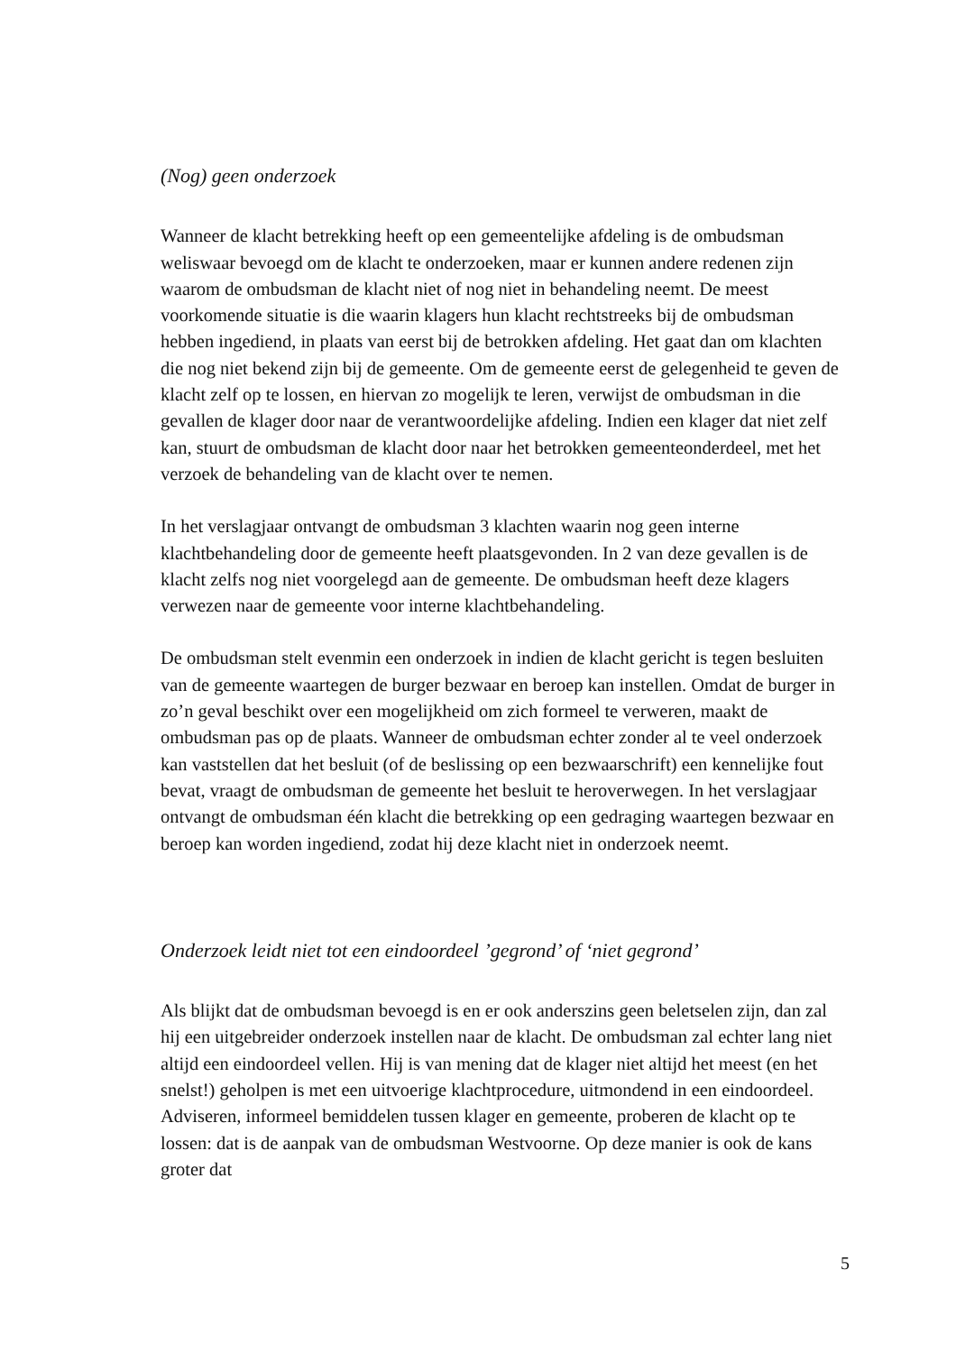(Nog) geen onderzoek
Wanneer de klacht betrekking heeft op een gemeentelijke afdeling is de om­budsman weliswaar bevoegd om de klacht te onderzoeken, maar er kunnen andere redenen zijn waarom de ombudsman de klacht niet of nog niet in be­handeling neemt. De meest voorkomende situatie is die waarin klagers hun klacht rechtstreeks bij de ombudsman hebben ingediend, in plaats van eerst bij de betrokken afdeling. Het gaat dan om klachten die nog niet bekend zijn bij de gemeente. Om de gemeente eerst de gelegenheid te geven de klacht zelf op te lossen, en hiervan zo mogelijk te leren, verwijst de ombudsman in die gevallen de klager door naar de verantwoordelijke afdeling. Indien een klager dat niet zelf kan, stuurt de ombudsman de klacht door naar het betrokken gemeenteon­derdeel, met het verzoek de behandeling van de klacht over te nemen.
In het verslagjaar ontvangt de ombudsman 3 klachten waarin nog geen interne klachtbehandeling door de gemeente heeft plaatsgevonden. In 2 van deze ge­vallen is de klacht zelfs nog niet voorgelegd aan de gemeente. De ombudsman heeft deze klagers verwezen naar de gemeente voor interne klachtbehandeling.
De ombudsman stelt evenmin een onderzoek in indien de klacht gericht is te­gen besluiten van de gemeente waartegen de burger bezwaar en beroep kan instellen. Omdat de burger in zo’n geval beschikt over een mogelijkheid om zich formeel te verweren, maakt de ombudsman pas op de plaats. Wanneer de ombudsman echter zonder al te veel onderzoek kan vaststellen dat het besluit (of de beslissing op een bezwaarschrift) een kennelijke fout bevat, vraagt de ombudsman de gemeente het besluit te heroverwegen. In het verslagjaar ont­vangt de ombudsman één klacht die betrekking op een gedraging waartegen bezwaar en beroep kan worden ingediend, zodat hij deze klacht niet in onder­zoek neemt.
Onderzoek leidt niet tot een eindoordeel ’gegrond’ of ‘niet gegrond’
Als blijkt dat de ombudsman bevoegd is en er ook anderszins geen beletselen zijn, dan zal hij een uitgebreider onderzoek instellen naar de klacht. De om­budsman zal echter lang niet altijd een eindoordeel vellen. Hij is van mening dat de klager niet altijd het meest (en het snelst!) geholpen is met een uitvoerige klachtprocedure, uitmondend in een eindoordeel. Adviseren, informeel bemid­delen tussen klager en gemeente, proberen de klacht op te lossen: dat is de aan­pak van de ombudsman Westvoorne. Op deze manier is ook de kans groter dat
5